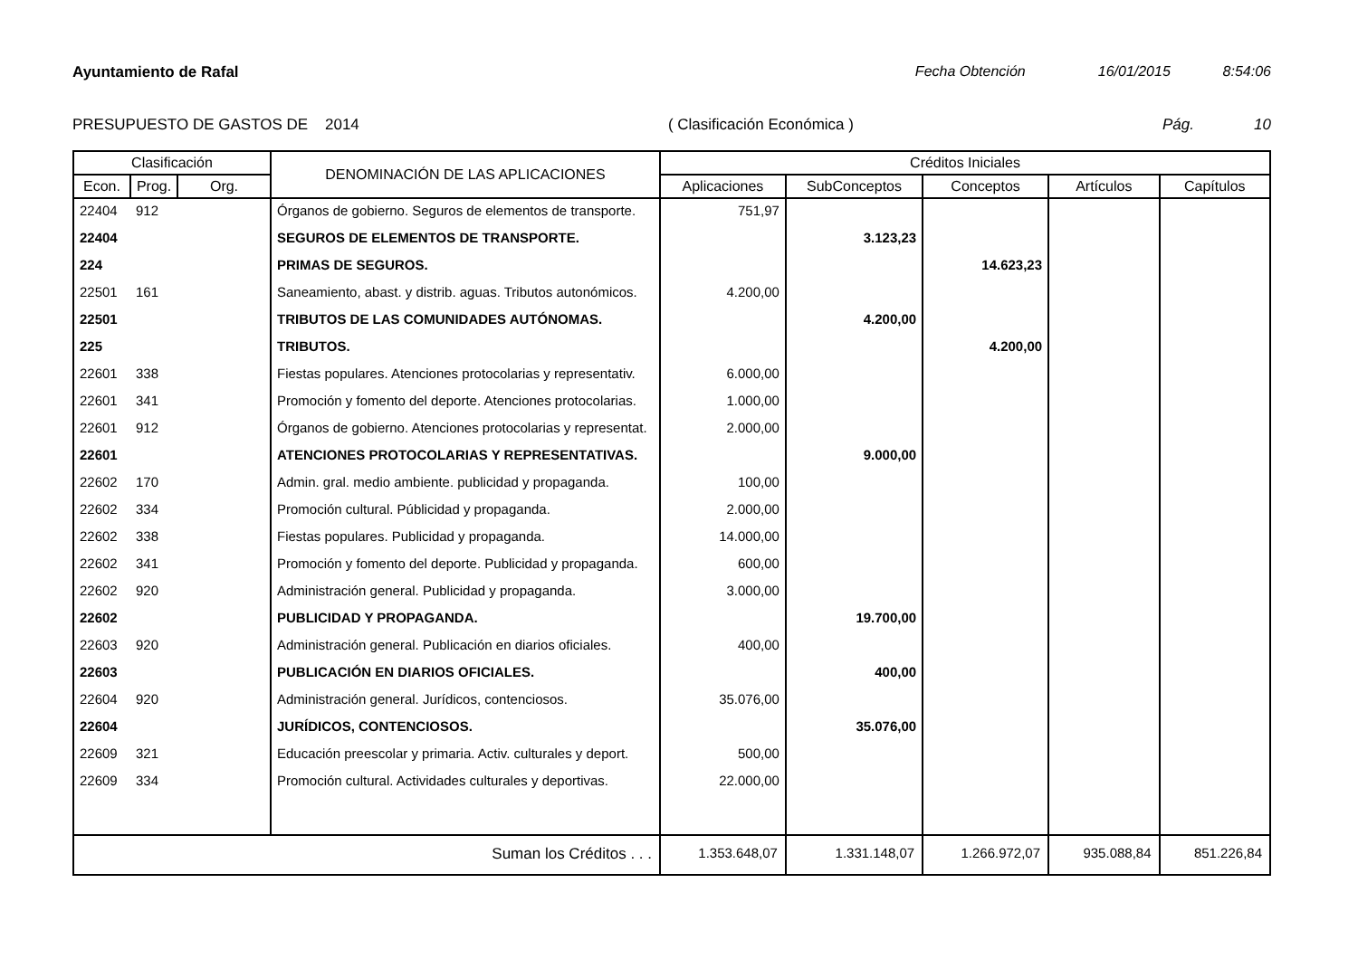Ayuntamiento de Rafal Fecha Obtención 16/01/2015 8:54:06
PRESUPUESTO DE GASTOS DE 2014 ( Clasificación Económica ) Pág. 10
| Clasificación | | | DENOMINACIÓN DE LAS APLICACIONES | Créditos Iniciales | | | | |
| --- | --- | --- | --- | --- | --- | --- | --- | --- |
| Econ. | Prog. | Org. | | Aplicaciones | SubConceptos | Conceptos | Artículos | Capítulos |
| 22404 | 912 | | Órganos de gobierno. Seguros de elementos de transporte. | 751,97 | | | | |
| 22404 | | | SEGUROS DE ELEMENTOS DE TRANSPORTE. | | 3.123,23 | | | |
| 224 | | | PRIMAS DE SEGUROS. | | | 14.623,23 | | |
| 22501 | 161 | | Saneamiento, abast. y distrib. aguas. Tributos autonómicos. | 4.200,00 | | | | |
| 22501 | | | TRIBUTOS DE LAS COMUNIDADES AUTÓNOMAS. | | 4.200,00 | | | |
| 225 | | | TRIBUTOS. | | | 4.200,00 | | |
| 22601 | 338 | | Fiestas populares. Atenciones protocolarias y representativ. | 6.000,00 | | | | |
| 22601 | 341 | | Promoción y fomento del deporte. Atenciones protocolarias. | 1.000,00 | | | | |
| 22601 | 912 | | Órganos de gobierno. Atenciones protocolarias y representat. | 2.000,00 | | | | |
| 22601 | | | ATENCIONES PROTOCOLARIAS Y REPRESENTATIVAS. | | 9.000,00 | | | |
| 22602 | 170 | | Admin. gral. medio ambiente. publicidad y propaganda. | 100,00 | | | | |
| 22602 | 334 | | Promoción cultural. Públicidad y propaganda. | 2.000,00 | | | | |
| 22602 | 338 | | Fiestas populares. Publicidad y propaganda. | 14.000,00 | | | | |
| 22602 | 341 | | Promoción y fomento del deporte. Publicidad y propaganda. | 600,00 | | | | |
| 22602 | 920 | | Administración general. Publicidad y propaganda. | 3.000,00 | | | | |
| 22602 | | | PUBLICIDAD Y PROPAGANDA. | | 19.700,00 | | | |
| 22603 | 920 | | Administración general. Publicación en diarios oficiales. | 400,00 | | | | |
| 22603 | | | PUBLICACIÓN EN DIARIOS OFICIALES. | | 400,00 | | | |
| 22604 | 920 | | Administración general. Jurídicos, contenciosos. | 35.076,00 | | | | |
| 22604 | | | JURÍDICOS, CONTENCIOSOS. | | 35.076,00 | | | |
| 22609 | 321 | | Educación preescolar y primaria. Activ. culturales y deport. | 500,00 | | | | |
| 22609 | 334 | | Promoción cultural. Actividades culturales y deportivas. | 22.000,00 | | | | |
| Suman los Créditos . . . | | | | 1.353.648,07 | 1.331.148,07 | 1.266.972,07 | 935.088,84 | 851.226,84 |